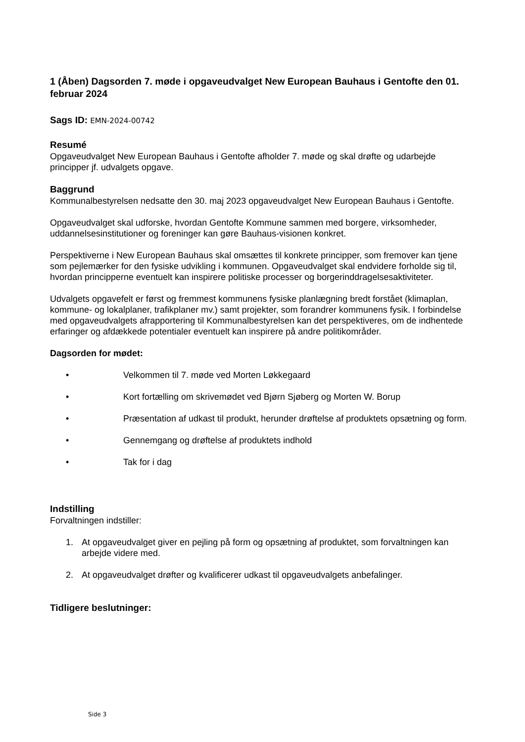1 (Åben) Dagsorden 7. møde i opgaveudvalget New European Bauhaus i Gentofte den 01. februar 2024
Sags ID: EMN-2024-00742
Resumé
Opgaveudvalget New European Bauhaus i Gentofte afholder 7. møde og skal drøfte og udarbejde principper jf. udvalgets opgave.
Baggrund
Kommunalbestyrelsen nedsatte den 30. maj 2023 opgaveudvalget New European Bauhaus i Gentofte.
Opgaveudvalget skal udforske, hvordan Gentofte Kommune sammen med borgere, virksomheder, uddannelsesinstitutioner og foreninger kan gøre Bauhaus-visionen konkret.
Perspektiverne i New European Bauhaus skal omsættes til konkrete principper, som fremover kan tjene som pejlemærker for den fysiske udvikling i kommunen. Opgaveudvalget skal endvidere forholde sig til, hvordan principperne eventuelt kan inspirere politiske processer og borgerinddragelsesaktiviteter.
Udvalgets opgavefelt er først og fremmest kommunens fysiske planlægning bredt forstået (klimaplan, kommune- og lokalplaner, trafikplaner mv.) samt projekter, som forandrer kommunens fysik. I forbindelse med opgaveudvalgets afrapportering til Kommunalbestyrelsen kan det perspektiveres, om de indhentede erfaringer og afdækkede potentialer eventuelt kan inspirere på andre politikområder.
Dagsorden for mødet:
• Velkommen til 7. møde ved Morten Løkkegaard
• Kort fortælling om skrivemødet ved Bjørn Sjøberg og Morten W. Borup
• Præsentation af udkast til produkt, herunder drøftelse af produktets opsætning og form.
• Gennemgang og drøftelse af produktets indhold
• Tak for i dag
Indstilling
Forvaltningen indstiller:
1. At opgaveudvalget giver en pejling på form og opsætning af produktet, som forvaltningen kan arbejde videre med.
2. At opgaveudvalget drøfter og kvalificerer udkast til opgaveudvalgets anbefalinger.
Tidligere beslutninger:
Side 3